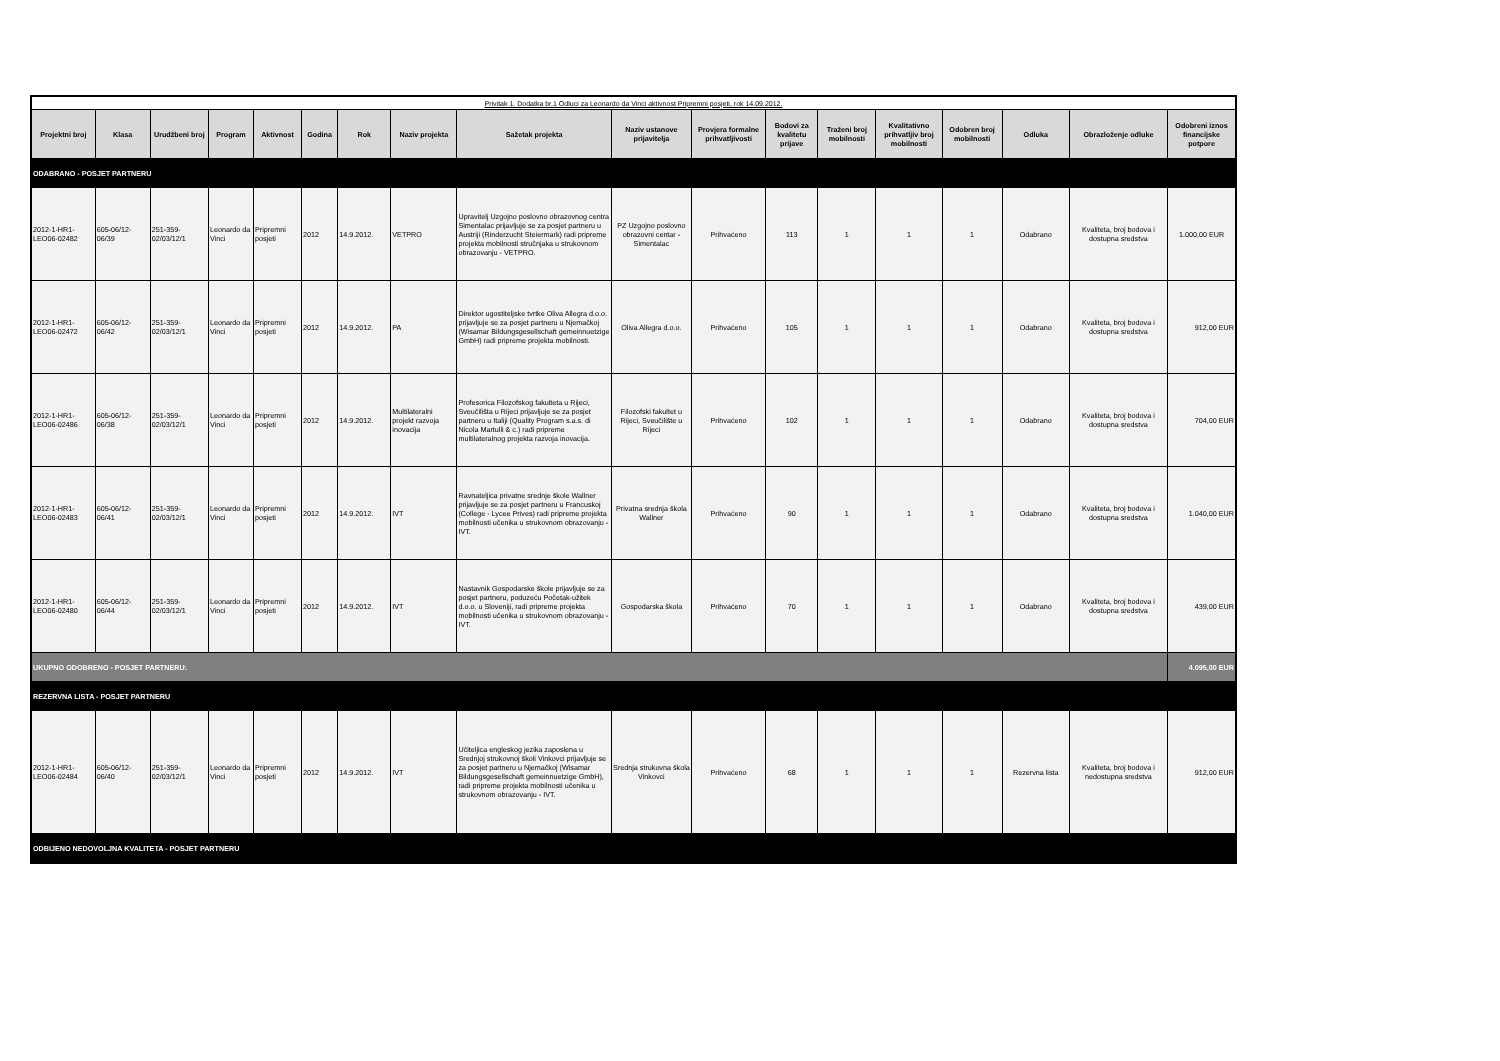| Privitak 1. Dodatka br.1 Odluci za Leonardo da Vinci aktivnost Pripremni posjeti, rok 14.09.2012. | | | | | | | | | | | | | | | | | |
| Projektni broj | Klasa | Urudžbeni broj | Program | Aktivnost | Godina | Rok | Naziv projekta | Sažetak projekta | Naziv ustanove prijavitelja | Provjera formalne prihvatljivosti | Bodovi za kvalitetu prijave | Traženi broj mobilnosti | Kvalitativno prihvatljiv broj mobilnosti | Odobren broj mobilnosti | Odluka | Obrazloženje odluke | Odobreni iznos financijske potpore |
| ODABRANO - POSJET PARTNERU | | | | | | | | | | | | | | | | | |
| 2012-1-HR1-LEO06-02482 | 605-06/12-06/39 | 251-359-02/03/12/1 | Leonardo da Vinci | Pripremni posjeti | 2012 | 14.9.2012. | VETPRO | Upravitelj Uzgojno poslovno obrazovnog centra Simentalac prijavljuje se za posjet partneru u Austriji (Rinderzucht Steiermark) radi pripreme projekta mobilnosti stručnjaka u strukovnom obrazovanju - VETPRO. | PZ Uzgojno poslovno obrazovni centar - Simentalac | Prihvaćeno | 113 | 1 | 1 | 1 | Odabrano | Kvaliteta, broj bodova i dostupna sredstva | 1.000,00 EUR |
| 2012-1-HR1-LEO06-02472 | 605-06/12-06/42 | 251-359-02/03/12/1 | Leonardo da Vinci | Pripremni posjeti | 2012 | 14.9.2012. | PA | Direktor ugostiteljske tvrtke Oliva Allegra d.o.o. prijavljuje se za posjet partneru u Njemačkoj (Wisamar Bildungsgesellschaft gemeinnuetzige GmbH) radi pripreme projekta mobilnosti. | Oliva Allegra d.o.o. | Prihvaćeno | 105 | 1 | 1 | 1 | Odabrano | Kvaliteta, broj bodova i dostupna sredstva | 912,00 EUR |
| 2012-1-HR1-LEO06-02486 | 605-06/12-06/38 | 251-359-02/03/12/1 | Leonardo da Vinci | Pripremni posjeti | 2012 | 14.9.2012. | Multilateralni projekt razvoja inovacija | Profesorica Filozofskog fakulteta u Rijeci, Sveučilišta u Rijeci prijavljuje se za posjet partneru u Italiji (Quality Program s.a.s. di Nicola Martulli & c.) radi pripreme multilateralnog projekta razvoja inovacija. | Filozofski fakultet u Rijeci, Sveučilište u Rijeci | Prihvaćeno | 102 | 1 | 1 | 1 | Odabrano | Kvaliteta, broj bodova i dostupna sredstva | 704,00 EUR |
| 2012-1-HR1-LEO06-02483 | 605-06/12-06/41 | 251-359-02/03/12/1 | Leonardo da Vinci | Pripremni posjeti | 2012 | 14.9.2012. | IVT | Ravnateljica privatne srednje škole Wallner prijavljuje se za posjet partneru u Francuskoj (College - Lycee Prives) radi pripreme projekta mobilnosti učenika u strukovnom obrazovanju - IVT. | Privatna srednja škola Wallner | Prihvaćeno | 90 | 1 | 1 | 1 | Odabrano | Kvaliteta, broj bodova i dostupna sredstva | 1.040,00 EUR |
| 2012-1-HR1-LEO06-02480 | 605-06/12-06/44 | 251-359-02/03/12/1 | Leonardo da Vinci | Pripremni posjeti | 2012 | 14.9.2012. | IVT | Nastavnik Gospodarske škole prijavljuje se za posjet partneru, poduzeću Početak-užitek d.o.o. u Sloveniji, radi pripreme projekta mobilnosti učenika u strukovnom obrazovanju - IVT. | Gospodarska škola | Prihvaćeno | 70 | 1 | 1 | 1 | Odabrano | Kvaliteta, broj bodova i dostupna sredstva | 439,00 EUR |
| UKUPNO ODOBRENO - POSJET PARTNERU: | | | | | | | | | | | | | | | | | 4.095,00 EUR |
| REZERVNA LISTA - POSJET PARTNERU | | | | | | | | | | | | | | | | | |
| 2012-1-HR1-LEO06-02484 | 605-06/12-06/40 | 251-359-02/03/12/1 | Leonardo da Vinci | Pripremni posjeti | 2012 | 14.9.2012. | IVT | Učiteljica engleskog jezika zaposlena u Srednjoj strukovnoj školi Vinkovci prijavljuje se za posjet partneru u Njemačkoj (Wisamar Bildungsgesellschaft gemeinnuetzige GmbH), radi pripreme projekta mobilnosti učenika u strukovnom obrazovanju - IVT. | Srednja strukovna škola Vinkovci | Prihvaćeno | 68 | 1 | 1 | 1 | Rezervna lista | Kvaliteta, broj bodova i nedostupna sredstva | 912,00 EUR |
| ODBIJENO NEDOVOLJNA KVALITETA - POSJET PARTNERU | | | | | | | | | | | | | | | | | |